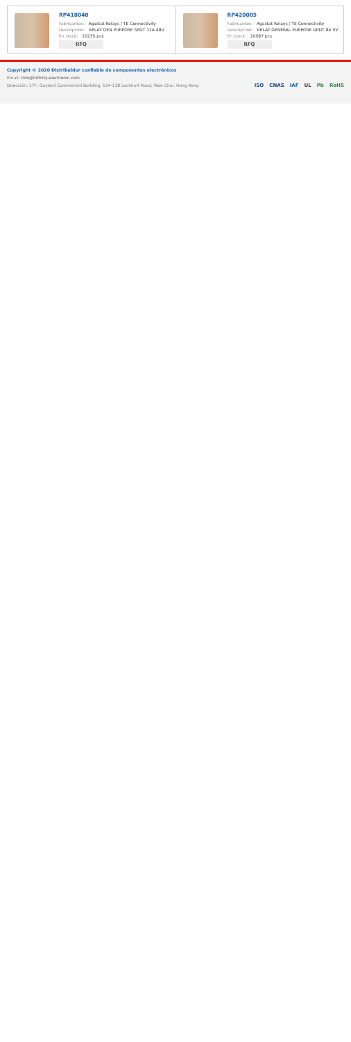RP418048
Fabricantes: Agastat Relays / TE Connectivity
Descripción: RELAY GEN PURPOSE SPDT 12A 48V
En stock: 20235 pcs
RFQ
RP420005
Fabricantes: Agastat Relays / TE Connectivity
Descripción: RELAY GENERAL PURPOSE DPDT 8A 5V
En stock: 20587 pcs
RFQ
Copyright © 2020 Distribuidor confiable de componentes electrónicos
Email: Info@infinity-electronic.com
Dirección: 17F, Gaylord Commercial Building, 114-118 Lockhart Road, Wan Chai, Hong Kong
ISO CNAS IAF UL Pb RoHS